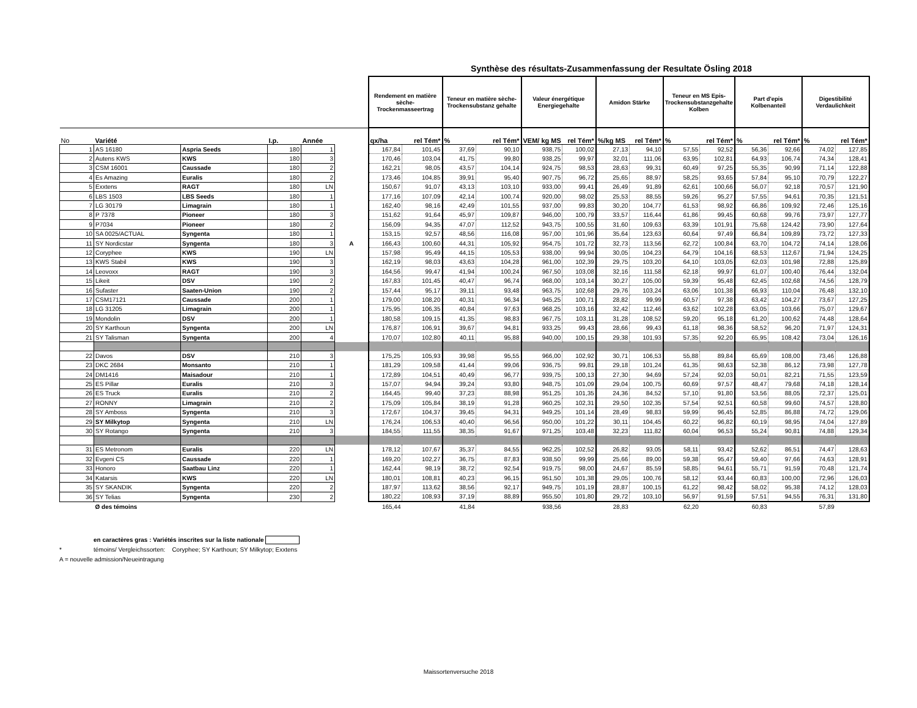Synthèse des résultats-Zusammenfassung der Resultate Ösling 2018
| | | | | | | Rendement en matière sèche-Trockenmasseertrag | | Teneur en matière sèche-Trockensubstanz gehalte | | Valeur énergétique Energiegehalte | | Amidon Stärke | | Teneur en MS Epis-Trockensubstanzgehalte Kolben | | Part d'epis Kolbenanteil | | Digestibilité Verdaulichkeit | |
| --- | --- | --- | --- | --- | --- | --- | --- | --- | --- | --- | --- | --- | --- | --- | --- | --- | --- | --- | --- |
| No | Variété | | I.p. | Année | | qx/ha | rel Tém* | % | rel Tém* | VEM/ kg MS | rel Tém* | %/kg MS | rel Tém* | % | rel Tém* | % | rel Tém* | % | rel Tém* |
| 1 | AS 16180 | Aspria Seeds | 180 | 1 | | 167,84 | 101,45 | 37,69 | 90,10 | 938,75 | 100,02 | 27,13 | 94,10 | 57,55 | 92,52 | 56,36 | 92,66 | 74,02 | 127,85 |
| 2 | Autens KWS | KWS | 180 | 3 | | 170,46 | 103,04 | 41,75 | 99,80 | 938,25 | 99,97 | 32,01 | 111,06 | 63,95 | 102,81 | 64,93 | 106,74 | 74,34 | 128,41 |
| 3 | CSM 16001 | Caussade | 180 | 2 | | 162,21 | 98,05 | 43,57 | 104,14 | 924,75 | 98,53 | 28,63 | 99,31 | 60,49 | 97,25 | 55,35 | 90,99 | 71,14 | 122,88 |
| 4 | Es Amazing | Euralis | 180 | 2 | | 173,46 | 104,85 | 39,91 | 95,40 | 907,75 | 96,72 | 25,65 | 88,97 | 58,25 | 93,65 | 57,84 | 95,10 | 70,79 | 122,27 |
| 5 | Exxtens | RAGT | 180 | LN | | 150,67 | 91,07 | 43,13 | 103,10 | 933,00 | 99,41 | 26,49 | 91,89 | 62,61 | 100,66 | 56,07 | 92,18 | 70,57 | 121,90 |
| 6 | LBS 1503 | LBS Seeds | 180 | 1 | | 177,16 | 107,09 | 42,14 | 100,74 | 920,00 | 98,02 | 25,53 | 88,55 | 59,26 | 95,27 | 57,55 | 94,61 | 70,35 | 121,51 |
| 7 | LG 30179 | Limagrain | 180 | 1 | | 162,40 | 98,16 | 42,49 | 101,55 | 937,00 | 99,83 | 30,20 | 104,77 | 61,53 | 98,92 | 66,86 | 109,92 | 72,46 | 125,16 |
| 8 | P 7378 | Pioneer | 180 | 3 | | 151,62 | 91,64 | 45,97 | 109,87 | 946,00 | 100,79 | 33,57 | 116,44 | 61,86 | 99,45 | 60,68 | 99,76 | 73,97 | 127,77 |
| 9 | P7034 | Pioneer | 180 | 2 | | 156,09 | 94,35 | 47,07 | 112,52 | 943,75 | 100,55 | 31,60 | 109,63 | 63,39 | 101,91 | 75,68 | 124,42 | 73,90 | 127,64 |
| 10 | SA 0025/ACTUAL | Syngenta | 180 | 1 | | 153,15 | 92,57 | 48,56 | 116,08 | 957,00 | 101,96 | 35,64 | 123,63 | 60,64 | 97,49 | 66,84 | 109,89 | 73,72 | 127,33 |
| 11 | SY Nordicstar | Syngenta | 180 | 3 | A | 166,43 | 100,60 | 44,31 | 105,92 | 954,75 | 101,72 | 32,73 | 113,56 | 62,72 | 100,84 | 63,70 | 104,72 | 74,14 | 128,06 |
| 12 | Coryphee | KWS | 190 | LN | | 157,98 | 95,49 | 44,15 | 105,53 | 938,00 | 99,94 | 30,05 | 104,23 | 64,79 | 104,16 | 68,53 | 112,67 | 71,94 | 124,25 |
| 13 | KWS Stabil | KWS | 190 | 3 | | 162,19 | 98,03 | 43,63 | 104,28 | 961,00 | 102,39 | 29,75 | 103,20 | 64,10 | 103,05 | 62,03 | 101,98 | 72,88 | 125,89 |
| 14 | Leovoxx | RAGT | 190 | 3 | | 164,56 | 99,47 | 41,94 | 100,24 | 967,50 | 103,08 | 32,16 | 111,58 | 62,18 | 99,97 | 61,07 | 100,40 | 76,44 | 132,04 |
| 15 | Likeit | DSV | 190 | 2 | | 167,83 | 101,45 | 40,47 | 96,74 | 968,00 | 103,14 | 30,27 | 105,00 | 59,39 | 95,48 | 62,45 | 102,68 | 74,56 | 128,79 |
| 16 | Sufaster | Saaten-Union | 190 | 2 | | 157,44 | 95,17 | 39,11 | 93,48 | 963,75 | 102,68 | 29,76 | 103,24 | 63,06 | 101,38 | 66,93 | 110,04 | 76,48 | 132,10 |
| 17 | CSM17121 | Caussade | 200 | 1 | | 179,00 | 108,20 | 40,31 | 96,34 | 945,25 | 100,71 | 28,82 | 99,99 | 60,57 | 97,38 | 63,42 | 104,27 | 73,67 | 127,25 |
| 18 | LG 31205 | Limagrain | 200 | 1 | | 175,95 | 106,35 | 40,84 | 97,63 | 968,25 | 103,16 | 32,42 | 112,46 | 63,62 | 102,28 | 63,05 | 103,66 | 75,07 | 129,67 |
| 19 | Mondolin | DSV | 200 | 1 | | 180,58 | 109,15 | 41,35 | 98,83 | 967,75 | 103,11 | 31,28 | 108,52 | 59,20 | 95,18 | 61,20 | 100,62 | 74,48 | 128,64 |
| 20 | SY Karthoun | Syngenta | 200 | LN | | 176,87 | 106,91 | 39,67 | 94,81 | 933,25 | 99,43 | 28,66 | 99,43 | 61,18 | 98,36 | 58,52 | 96,20 | 71,97 | 124,31 |
| 21 | SY Talisman | Syngenta | 200 | 4 | | 170,07 | 102,80 | 40,11 | 95,88 | 940,00 | 100,15 | 29,38 | 101,93 | 57,35 | 92,20 | 65,95 | 108,42 | 73,04 | 126,16 |
| 22 | Davos | DSV | 210 | 3 | | 175,25 | 105,93 | 39,98 | 95,55 | 966,00 | 102,92 | 30,71 | 106,53 | 55,88 | 89,84 | 65,69 | 108,00 | 73,46 | 126,88 |
| 23 | DKC 2684 | Monsanto | 210 | 1 | | 181,29 | 109,58 | 41,44 | 99,06 | 936,75 | 99,81 | 29,18 | 101,24 | 61,35 | 98,63 | 52,38 | 86,12 | 73,98 | 127,78 |
| 24 | DM1416 | Maisadour | 210 | 1 | | 172,89 | 104,51 | 40,49 | 96,77 | 939,75 | 100,13 | 27,30 | 94,69 | 57,24 | 92,03 | 50,01 | 82,21 | 71,55 | 123,59 |
| 25 | ES Pillar | Euralis | 210 | 3 | | 157,07 | 94,94 | 39,24 | 93,80 | 948,75 | 101,09 | 29,04 | 100,75 | 60,69 | 97,57 | 48,47 | 79,68 | 74,18 | 128,14 |
| 26 | ES Truck | Euralis | 210 | 2 | | 164,45 | 99,40 | 37,23 | 88,98 | 951,25 | 101,35 | 24,36 | 84,52 | 57,10 | 91,80 | 53,56 | 88,05 | 72,37 | 125,01 |
| 27 | RONNY | Limagrain | 210 | 2 | | 175,09 | 105,84 | 38,19 | 91,28 | 960,25 | 102,31 | 29,50 | 102,35 | 57,54 | 92,51 | 60,58 | 99,60 | 74,57 | 128,80 |
| 28 | SY Amboss | Syngenta | 210 | 3 | | 172,67 | 104,37 | 39,45 | 94,31 | 949,25 | 101,14 | 28,49 | 98,83 | 59,99 | 96,45 | 52,85 | 86,88 | 74,72 | 129,06 |
| 29 | SY Milkytop | Syngenta | 210 | LN | | 176,24 | 106,53 | 40,40 | 96,56 | 950,00 | 101,22 | 30,11 | 104,45 | 60,22 | 96,82 | 60,19 | 98,95 | 74,04 | 127,89 |
| 30 | SY Rotango | Syngenta | 210 | 3 | | 184,55 | 111,55 | 38,35 | 91,67 | 971,25 | 103,48 | 32,23 | 111,82 | 60,04 | 96,53 | 55,24 | 90,81 | 74,88 | 129,34 |
| 31 | ES Metronom | Euralis | 220 | LN | | 178,12 | 107,67 | 35,37 | 84,55 | 962,25 | 102,52 | 26,82 | 93,05 | 58,11 | 93,42 | 52,62 | 86,51 | 74,47 | 128,63 |
| 32 | Evgeni CS | Caussade | 220 | 1 | | 169,20 | 102,27 | 36,75 | 87,83 | 938,50 | 99,99 | 25,66 | 89,00 | 59,38 | 95,47 | 59,40 | 97,66 | 74,63 | 128,91 |
| 33 | Honoro | Saatbau Linz | 220 | 1 | | 162,44 | 98,19 | 38,72 | 92,54 | 919,75 | 98,00 | 24,67 | 85,59 | 58,85 | 94,61 | 55,71 | 91,59 | 70,48 | 121,74 |
| 34 | Katarsis | KWS | 220 | LN | | 180,01 | 108,81 | 40,23 | 96,15 | 951,50 | 101,38 | 29,05 | 100,76 | 58,12 | 93,44 | 60,83 | 100,00 | 72,96 | 126,03 |
| 35 | SY SKANDIK | Syngenta | 220 | 2 | | 187,97 | 113,62 | 38,56 | 92,17 | 949,75 | 101,19 | 28,87 | 100,15 | 61,22 | 98,42 | 58,02 | 95,38 | 74,12 | 128,03 |
| 36 | SY Telias | Syngenta | 230 | 2 | | 180,22 | 108,93 | 37,19 | 88,89 | 955,50 | 101,80 | 29,72 | 103,10 | 56,97 | 91,59 | 57,51 | 94,55 | 76,31 | 131,80 |
| | Ø des témoins | | | | | 165,44 | | 41,84 | | 938,56 | | 28,83 | | 62,20 | | 60,83 | | 57,89 | |
en caractères gras : Variétés inscrites sur la liste nationale
* témoins/ Vergleichssorten: Coryphee; SY Karthoun; SY Milkytop; Exxtens
A = nouvelle admission/Neueintragung
Maissortenversuche 2018